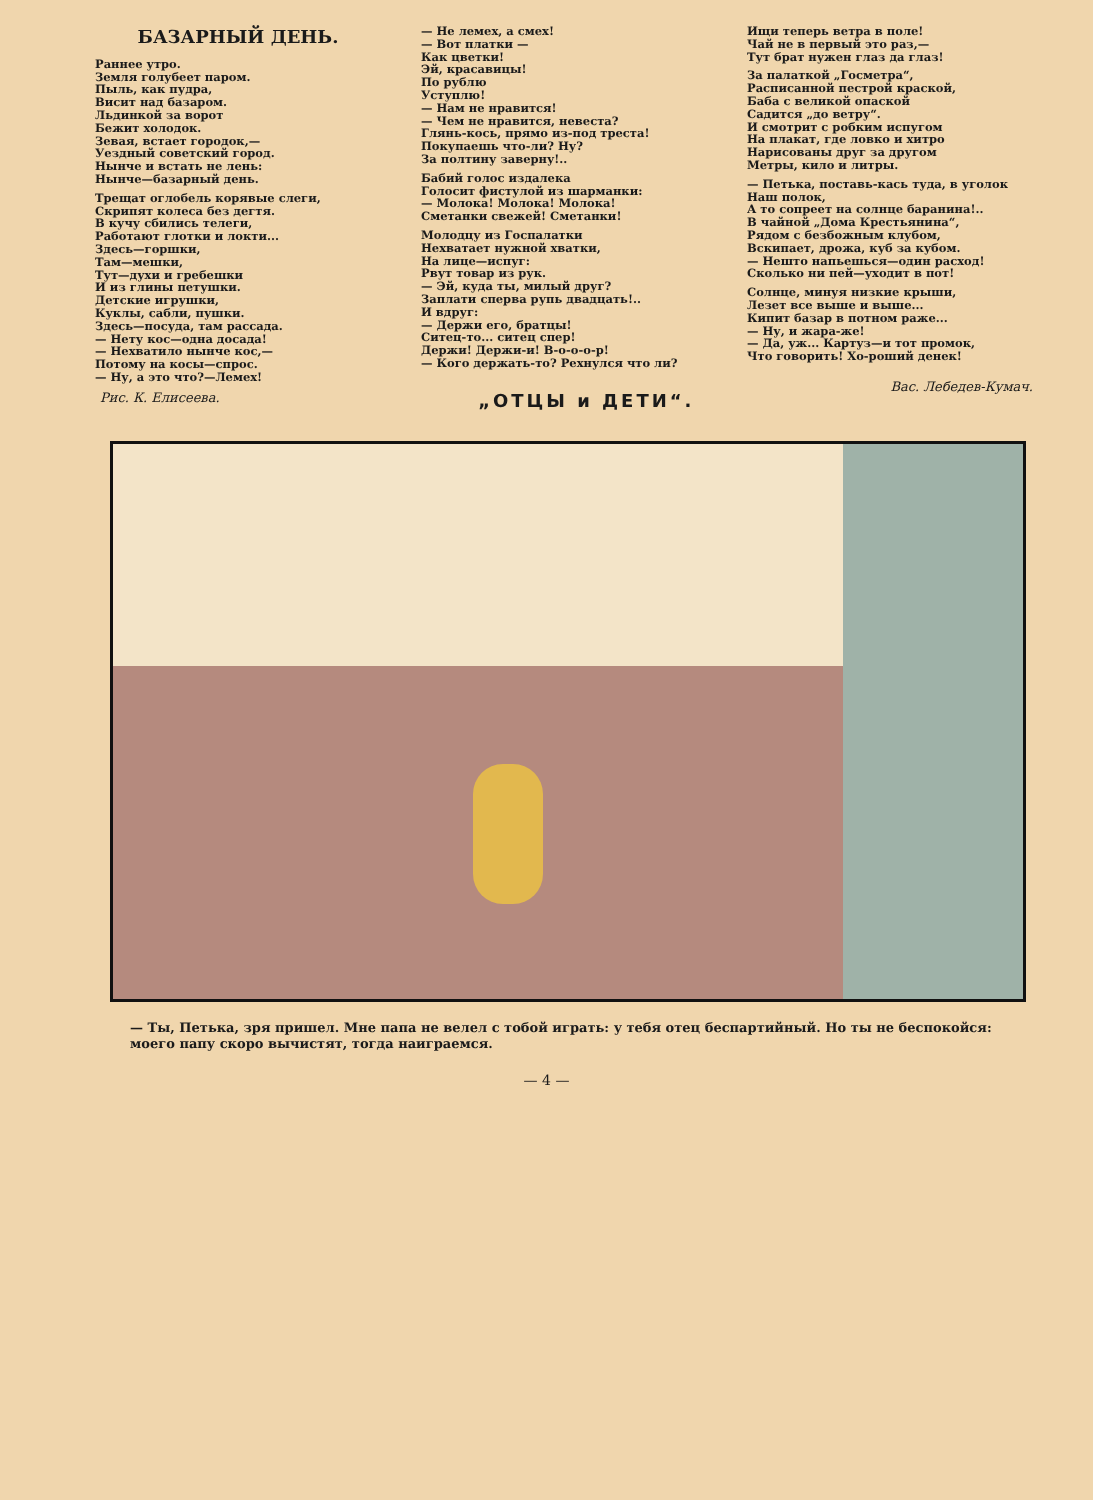БАЗАРНЫЙ ДЕНЬ.
Раннее утро.
Земля голубеет паром.
Пыль, как пудра,
Висит над базаром.
Льдинкой за ворот
Бежит холодок.
Зевая, встает городок,—
Уездный советский город.
Нынче и встать не лень:
Нынче—базарный день.
Трещат оглобель корявые слеги,
Скрипят колеса без дегтя.
В кучу сбились телеги,
Работают глотки и локти...
Здесь—горшки,
Там—мешки,
Тут—духи и гребешки
И из глины петушки.
Детские игрушки,
Куклы, сабли, пушки.
Здесь—посуда, там рассада.
— Нету кос—одна досада!
— Нехватило нынче кос,—
Потому на косы—спрос.
— Ну, а это что?—Лемех!
— Не лемех, а смех!
— Вот платки —
Как цветки!
Эй, красавицы!
По рублю
Уступлю!
— Нам не нравится!
— Чем не нравится, невеста?
Глянь-кось, прямо из-под треста!
Покупаешь что-ли? Ну?
За полтину заверну!..
Бабий голос издалека
Голосит фистулой из шарманки:
— Молока! Молока! Молока!
Сметанки свежей! Сметанки!
Молодцу из Госпалатки
Нехватает нужной хватки,
На лице—испуг:
Рвут товар из рук.
— Эй, куда ты, милый друг?
Заплати сперва рупь двадцать!..
И вдруг:
— Держи его, братцы!
Ситец-то... ситец спер!
Держи! Держи-и! В-о-о-о-р!
— Кого держать-то? Рехнулся что ли?
Ищи теперь ветра в поле!
Чай не в первый это раз,—
Тут брат нужен глаз да глаз!
За палаткой „Госметра“,
Расписанной пестрой краской,
Баба с великой опаской
Садится „до ветру“.
И смотрит с робким испугом
На плакат, где ловко и хитро
Нарисованы друг за другом
Метры, кило и литры.
— Петька, поставь-кась туда, в уголок
Наш полок,
А то сопреет на солнце баранина!..
В чайной „Дома Крестьянина“,
Рядом с безбожным клубом,
Вскипает, дрожа, куб за кубом.
— Нешто напьешься—один расход!
Сколько ни пей—уходит в пот!
Солнце, минуя низкие крыши,
Лезет все выше и выше...
Кипит базар в потном раже...
— Ну, и жара-же!
— Да, уж... Картуз—и тот промок,
Что говорить! Хо-роший денек!
Вас. Лебедев-Кумач.
Рис. К. Елисеева.
„ОТЦЫ и ДЕТИ“.
— Ты, Петька, зря пришел. Мне папа не велел с тобой играть: у тебя отец беспартийный. Но ты не беспокойся: моего папу скоро вычистят, тогда наиграемся.
— 4 —